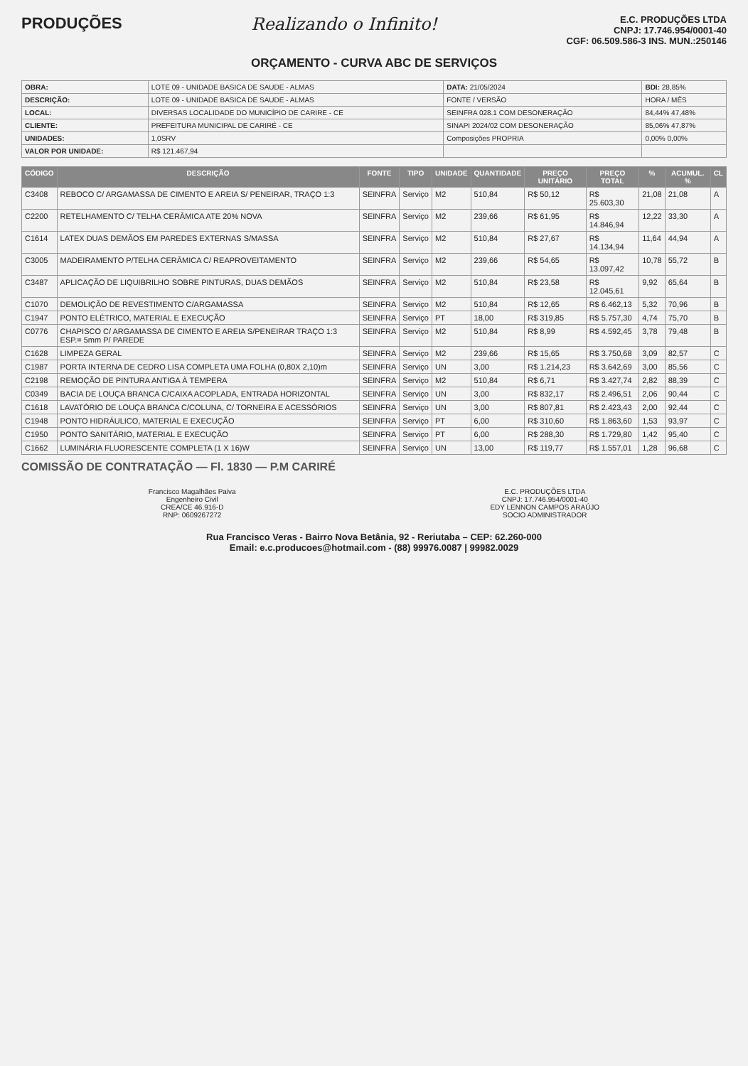PRODUÇÕES Realizando o Infinito!
E.C. PRODUÇÕES LTDA
CNPJ: 17.746.954/0001-40
CGF: 06.509.586-3 INS. MUN.:250146
ORÇAMENTO - CURVA ABC DE SERVIÇOS
| OBRA: | LOTE 09 - UNIDADE BASICA DE SAUDE - ALMAS | DATA: 21/05/2024 | BDI: 28,85% |
| DESCRIÇÃO: | LOTE 09 - UNIDADE BASICA DE SAUDE - ALMAS | FONTE / VERSÃO | HORA / MÊS |
| LOCAL: | DIVERSAS LOCALIDADE DO MUNICÍPIO DE CARIRE - CE | SEINFRA 028.1 COM DESONERAÇÃO | 84,44% 47,48% |
| CLIENTE: | PREFEITURA MUNICIPAL DE CARIRÉ - CE | SINAPI 2024/02 COM DESONERAÇÃO | 85,06% 47,87% |
| UNIDADES: | 1,0SRV | Composições PROPRIA | 0,00% 0,00% |
| VALOR POR UNIDADE: | R$ 121.467,94 | | |
| CÓDIGO | DESCRIÇÃO | FONTE | TIPO | UNIDADE | QUANTIDADE | PREÇO UNITÁRIO | PREÇO TOTAL | % | ACUMUL. % | CL |
| --- | --- | --- | --- | --- | --- | --- | --- | --- | --- | --- |
| C3408 | REBOCO C/ ARGAMASSA DE CIMENTO E AREIA S/ PENEIRAR, TRAÇO 1:3 | SEINFRA | Serviço | M2 | 510,84 | R$ 50,12 | R$ 25.603,30 | 21,08 | 21,08 | A |
| C2200 | RETELHAMENTO C/ TELHA CERÂMICA ATE 20% NOVA | SEINFRA | Serviço | M2 | 239,66 | R$ 61,95 | R$ 14.846,94 | 12,22 | 33,30 | A |
| C1614 | LATEX DUAS DEMÃOS EM PAREDES EXTERNAS S/MASSA | SEINFRA | Serviço | M2 | 510,84 | R$ 27,67 | R$ 14.134,94 | 11,64 | 44,94 | A |
| C3005 | MADEIRAMENTO P/TELHA CERÂMICA C/ REAPROVEITAMENTO | SEINFRA | Serviço | M2 | 239,66 | R$ 54,65 | R$ 13.097,42 | 10,78 | 55,72 | B |
| C3487 | APLICAÇÃO DE LIQUIBRILHO SOBRE PINTURAS, DUAS DEMÃOS | SEINFRA | Serviço | M2 | 510,84 | R$ 23,58 | R$ 12.045,61 | 9,92 | 65,64 | B |
| C1070 | DEMOLIÇÃO DE REVESTIMENTO C/ARGAMASSA | SEINFRA | Serviço | M2 | 510,84 | R$ 12,65 | R$ 6.462,13 | 5,32 | 70,96 | B |
| C1947 | PONTO ELÉTRICO, MATERIAL E EXECUÇÃO | SEINFRA | Serviço | PT | 18,00 | R$ 319,85 | R$ 5.757,30 | 4,74 | 75,70 | B |
| C0776 | CHAPISCO C/ ARGAMASSA DE CIMENTO E AREIA S/PENEIRAR TRAÇO 1:3 ESP.= 5mm P/ PAREDE | SEINFRA | Serviço | M2 | 510,84 | R$ 8,99 | R$ 4.592,45 | 3,78 | 79,48 | B |
| C1628 | LIMPEZA GERAL | SEINFRA | Serviço | M2 | 239,66 | R$ 15,65 | R$ 3.750,68 | 3,09 | 82,57 | C |
| C1987 | PORTA INTERNA DE CEDRO LISA COMPLETA UMA FOLHA (0,80X 2,10)m | SEINFRA | Serviço | UN | 3,00 | R$ 1.214,23 | R$ 3.642,69 | 3,00 | 85,56 | C |
| C2198 | REMOÇÃO DE PINTURA ANTIGA À TEMPERA | SEINFRA | Serviço | M2 | 510,84 | R$ 6,71 | R$ 3.427,74 | 2,82 | 88,39 | C |
| C0349 | BACIA DE LOUÇA BRANCA C/CAIXA ACOPLADA, ENTRADA HORIZONTAL | SEINFRA | Serviço | UN | 3,00 | R$ 832,17 | R$ 2.496,51 | 2,06 | 90,44 | C |
| C1618 | LAVATÓRIO DE LOUÇA BRANCA C/COLUNA, C/ TORNEIRA E ACESSÓRIOS | SEINFRA | Serviço | UN | 3,00 | R$ 807,81 | R$ 2.423,43 | 2,00 | 92,44 | C |
| C1948 | PONTO HIDRÁULICO, MATERIAL E EXECUÇÃO | SEINFRA | Serviço | PT | 6,00 | R$ 310,60 | R$ 1.863,60 | 1,53 | 93,97 | C |
| C1950 | PONTO SANITÁRIO, MATERIAL E EXECUÇÃO | SEINFRA | Serviço | PT | 6,00 | R$ 288,30 | R$ 1.729,80 | 1,42 | 95,40 | C |
| C1662 | LUMINÁRIA FLUORESCENTE COMPLETA (1 X 16)W | SEINFRA | Serviço | UN | 13,00 | R$ 119,77 | R$ 1.557,01 | 1,28 | 96,68 | C |
COMISSÃO DE CONTRATAÇÃO — Fl. 1830 — P.M CARIRÉ
Francisco Magalhães Paiva
Engenheiro Civil
CREA/CE 46.916-D
RNP: 0609267272
E.C. PRODUÇÕES LTDA
CNPJ: 17.746.954/0001-40
EDY LENNON CAMPOS ARAÚJO
SOCIO ADMINISTRADOR
Rua Francisco Veras - Bairro Nova Betânia, 92 - Reriutaba – CEP: 62.260-000
Email: e.c.producoes@hotmail.com - (88) 99976.0087 | 99982.0029